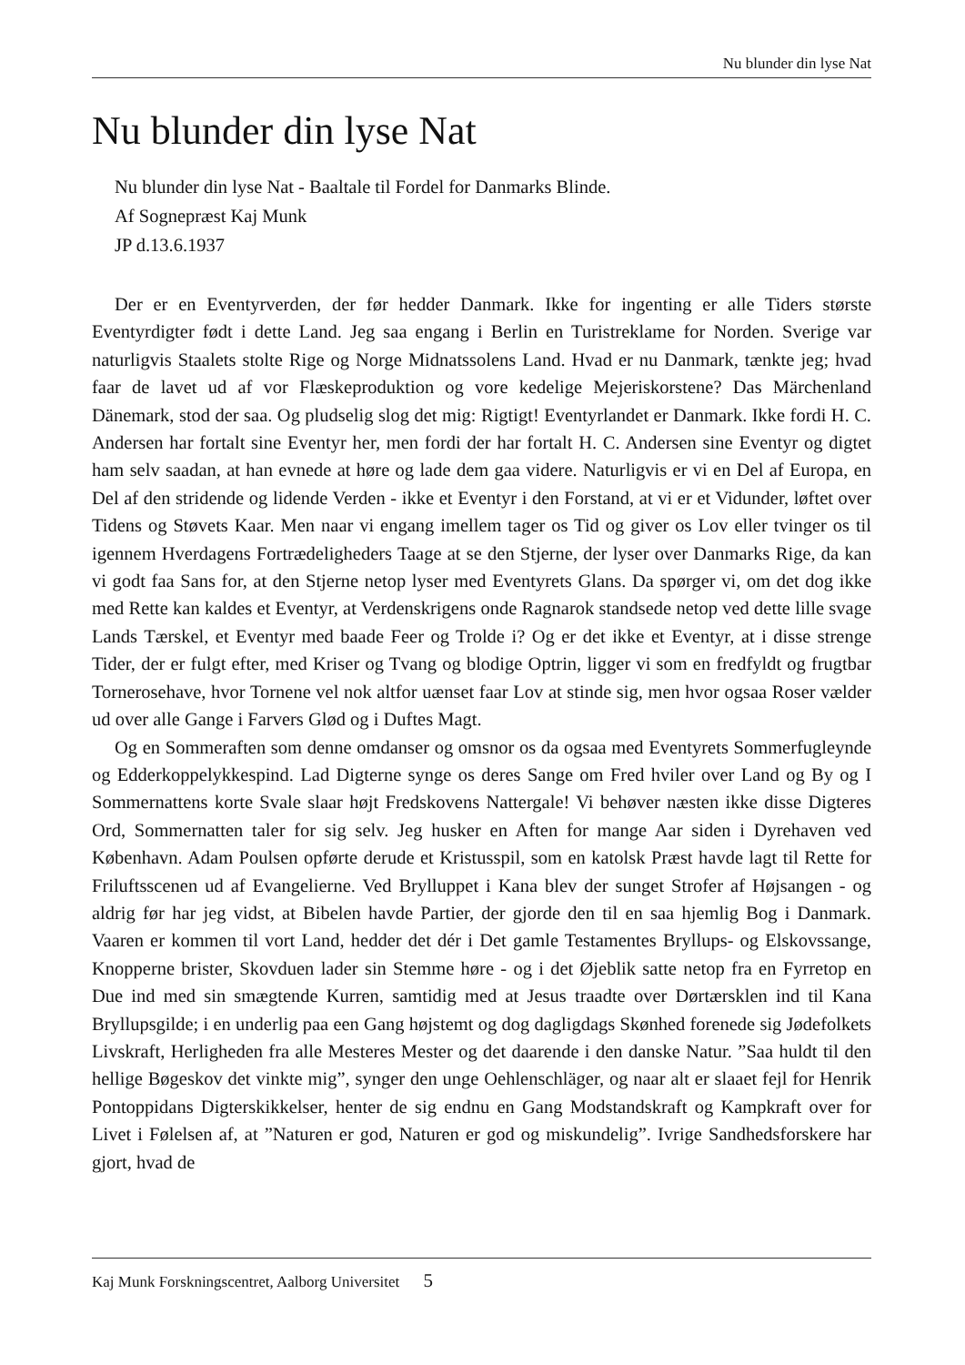Nu blunder din lyse Nat
Nu blunder din lyse Nat
Nu blunder din lyse Nat - Baaltale til Fordel for Danmarks Blinde.
Af Sognepræst Kaj Munk
JP d.13.6.1937
Der er en Eventyrverden, der før hedder Danmark. Ikke for ingenting er alle Tiders største Eventyrdigter født i dette Land. Jeg saa engang i Berlin en Turistreklame for Norden. Sverige var naturligvis Staalets stolte Rige og Norge Midnatssolens Land. Hvad er nu Danmark, tænkte jeg; hvad faar de lavet ud af vor Flæskeproduktion og vore kedelige Mejeriskorstene? Das Märchenland Dänemark, stod der saa. Og pludselig slog det mig: Rigtigt! Eventyrlandet er Danmark. Ikke fordi H. C. Andersen har fortalt sine Eventyr her, men fordi der har fortalt H. C. Andersen sine Eventyr og digtet ham selv saadan, at han evnede at høre og lade dem gaa videre. Naturligvis er vi en Del af Europa, en Del af den stridende og lidende Verden - ikke et Eventyr i den Forstand, at vi er et Vidunder, løftet over Tidens og Støvets Kaar. Men naar vi engang imellem tager os Tid og giver os Lov eller tvinger os til igennem Hverdagens Fortrædeligheders Taage at se den Stjerne, der lyser over Danmarks Rige, da kan vi godt faa Sans for, at den Stjerne netop lyser med Eventyrets Glans. Da spørger vi, om det dog ikke med Rette kan kaldes et Eventyr, at Verdenskrigens onde Ragnarok standsede netop ved dette lille svage Lands Tærskel, et Eventyr med baade Feer og Trolde i? Og er det ikke et Eventyr, at i disse strenge Tider, der er fulgt efter, med Kriser og Tvang og blodige Optrin, ligger vi som en fredfyldt og frugtbar Tornerosehave, hvor Tornene vel nok altfor uænset faar Lov at stinde sig, men hvor ogsaa Roser vælder ud over alle Gange i Farvers Glød og i Duftes Magt.
Og en Sommeraften som denne omdanser og omsnor os da ogsaa med Eventyrets Sommerfugleynde og Edderkoppelykkespind. Lad Digterne synge os deres Sange om Fred hviler over Land og By og I Sommernattens korte Svale slaar højt Fredskovens Nattergale! Vi behøver næsten ikke disse Digteres Ord, Sommernatten taler for sig selv. Jeg husker en Aften for mange Aar siden i Dyrehaven ved København. Adam Poulsen opførte derude et Kristusspil, som en katolsk Præst havde lagt til Rette for Friluftsscenen ud af Evangelierne. Ved Brylluppet i Kana blev der sunget Strofer af Højsangen - og aldrig før har jeg vidst, at Bibelen havde Partier, der gjorde den til en saa hjemlig Bog i Danmark. Vaaren er kommen til vort Land, hedder det dér i Det gamle Testamentes Bryllups- og Elskovssange, Knopperne brister, Skovduen lader sin Stemme høre - og i det Øjeblik satte netop fra en Fyrretop en Due ind med sin smægtende Kurren, samtidig med at Jesus traadte over Dørtærsklen ind til Kana Bryllupsgilde; i en underlig paa een Gang højstemt og dog dagligdags Skønhed forenede sig Jødefolkets Livskraft, Herligheden fra alle Mesteres Mester og det daarende i den danske Natur. ”Saa huldt til den hellige Bøgeskov det vinkte mig”, synger den unge Oehlenschläger, og naar alt er slaaet fejl for Henrik Pontoppidans Digterskikkelser, henter de sig endnu en Gang Modstandskraft og Kampkraft over for Livet i Følelsen af, at ”Naturen er god, Naturen er god og miskundelig”. Ivrige Sandhedsforskere har gjort, hvad de
Kaj Munk Forskningscentret, Aalborg Universitet 5